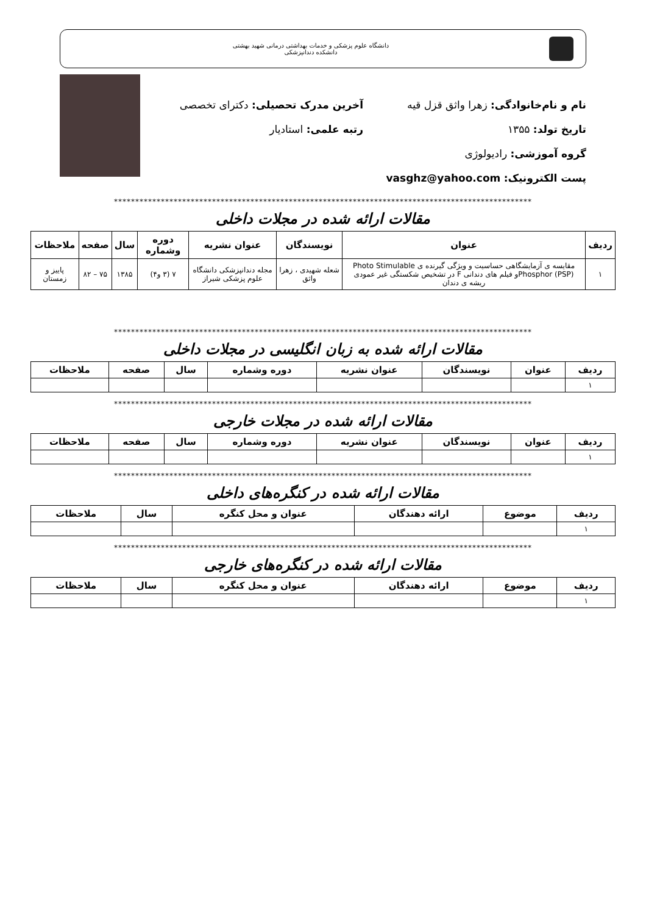دانشگاه علوم پزشکی و خدمات بهداشتی درمانی شهید بهشتی
دانشکده دندانپزشکی
نام و نام‌خانوادگی: زهرا واثق قزل قیه
آخرین مدرک تحصیلی: دکترای تخصصی
تاریخ تولد: ۱۳۵۵ رتبه علمی: استادیار
گروه آموزشی: رادیولوژی
پست الکترونیک: vasghz@yahoo.com
**************************************************************************************************
مقالات ارائه شده در مجلات داخلی
| ردیف | عنوان | نویسندگان | عنوان نشریه | دوره وشماره | سال | صفحه | ملاحظات |
| --- | --- | --- | --- | --- | --- | --- | --- |
| ۱ | مقایسه ی آزمایشگاهی حساسیت و ویژگی گیرنده ی Photo Stimulable Phosphor (PSP)و فیلم های دندانی F در تشخیص شکستگی غیر عمودی ریشه ی دندان | شعله شهیدی ، زهرا واثق | مجله دندانپزشکی دانشگاه علوم پزشکی شیراز | ۷ (۳ و۴) | ۱۳۸۵ | ۷۵ – ۸۲ | پاییز و زمستان |
**************************************************************************************************
مقالات ارائه شده به زبان انگلیسی در مجلات داخلی
| ملاحظات | صفحه | سال | دوره وشماره | عنوان نشریه | نویسندگان | عنوان | ردیف |
| --- | --- | --- | --- | --- | --- | --- | --- |
| | | | | | | | ۱ |
**************************************************************************************************
مقالات ارائه شده در مجلات خارجی
| ردیف | عنوان | نویسندگان | عنوان نشریه | دوره وشماره | سال | صفحه | ملاحظات |
| --- | --- | --- | --- | --- | --- | --- | --- |
| ۱ | | | | | | | |
**************************************************************************************************
مقالات ارائه شده در کنگره‌های داخلی
| ردیف | موضوع | ارائه دهندگان | عنوان و محل کنگره | سال | ملاحظات |
| --- | --- | --- | --- | --- | --- |
| ۱ | | | | | |
**************************************************************************************************
مقالات ارائه شده در کنگره‌های خارجی
| ردیف | موضوع | ارائه دهندگان | عنوان و محل کنگره | سال | ملاحظات |
| --- | --- | --- | --- | --- | --- |
| ۱ | | | | | |